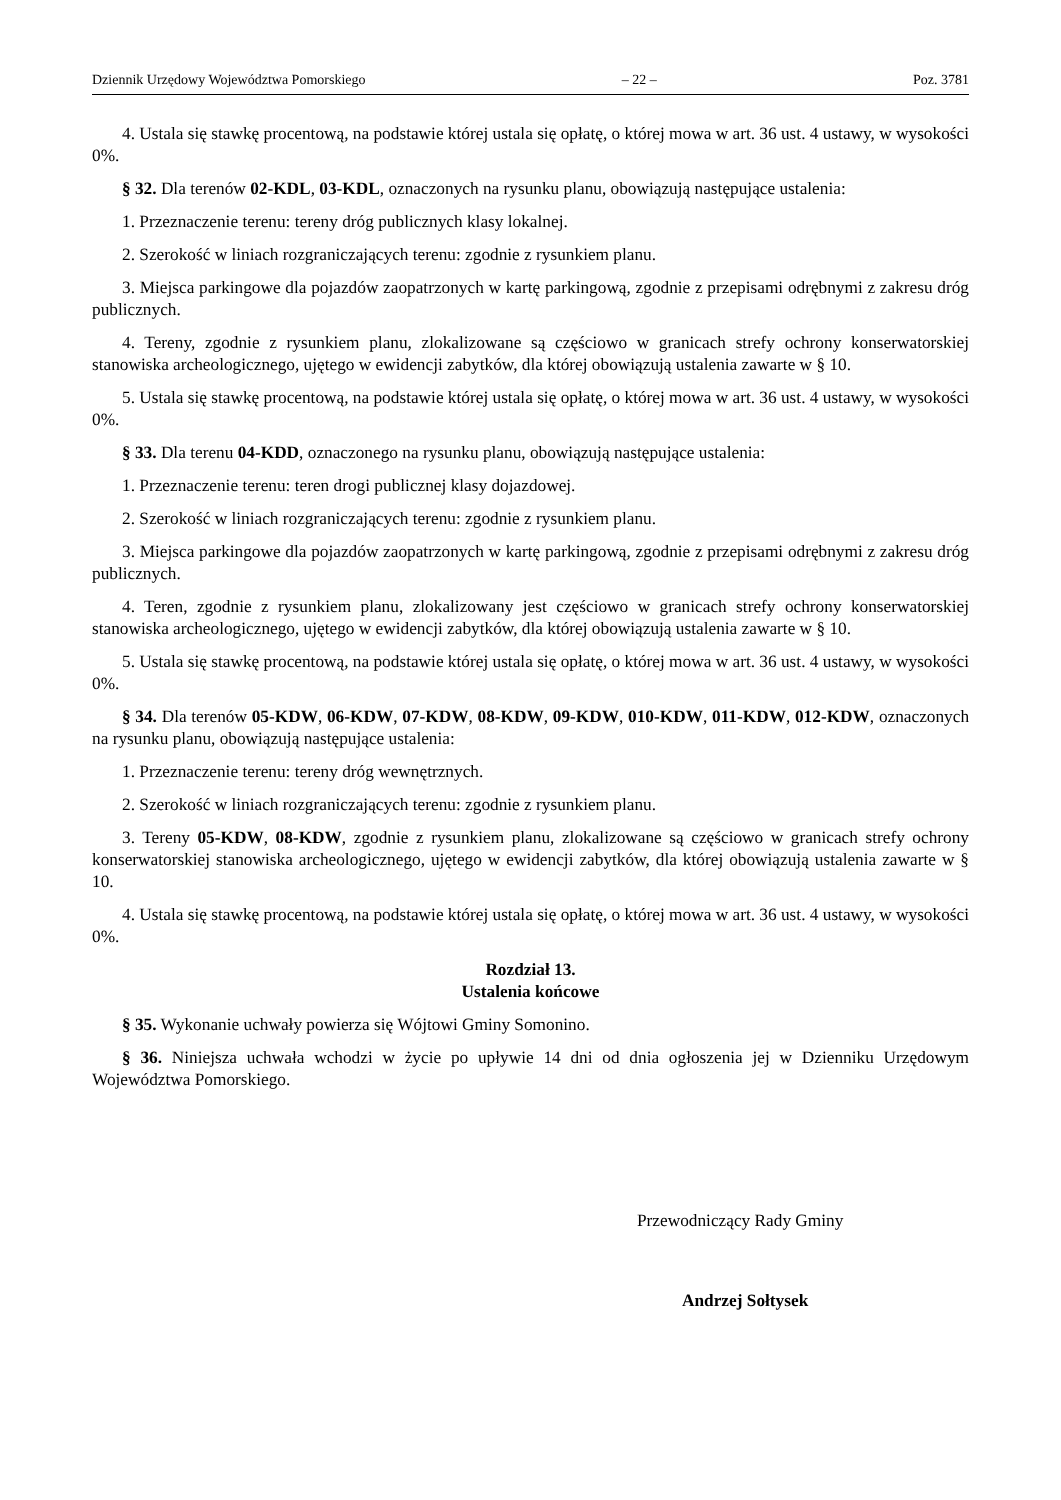Dziennik Urzędowy Województwa Pomorskiego – 22 – Poz. 3781
4. Ustala się stawkę procentową, na podstawie której ustala się opłatę, o której mowa w art. 36 ust. 4 ustawy, w wysokości 0%.
§ 32. Dla terenów 02-KDL, 03-KDL, oznaczonych na rysunku planu, obowiązują następujące ustalenia:
1. Przeznaczenie terenu: tereny dróg publicznych klasy lokalnej.
2. Szerokość w liniach rozgraniczających terenu: zgodnie z rysunkiem planu.
3. Miejsca parkingowe dla pojazdów zaopatrzonych w kartę parkingową, zgodnie z przepisami odrębnymi z zakresu dróg publicznych.
4. Tereny, zgodnie z rysunkiem planu, zlokalizowane są częściowo w granicach strefy ochrony konserwatorskiej stanowiska archeologicznego, ujętego w ewidencji zabytków, dla której obowiązują ustalenia zawarte w § 10.
5. Ustala się stawkę procentową, na podstawie której ustala się opłatę, o której mowa w art. 36 ust. 4 ustawy, w wysokości 0%.
§ 33. Dla terenu 04-KDD, oznaczonego na rysunku planu, obowiązują następujące ustalenia:
1. Przeznaczenie terenu: teren drogi publicznej klasy dojazdowej.
2. Szerokość w liniach rozgraniczających terenu: zgodnie z rysunkiem planu.
3. Miejsca parkingowe dla pojazdów zaopatrzonych w kartę parkingową, zgodnie z przepisami odrębnymi z zakresu dróg publicznych.
4. Teren, zgodnie z rysunkiem planu, zlokalizowany jest częściowo w granicach strefy ochrony konserwatorskiej stanowiska archeologicznego, ujętego w ewidencji zabytków, dla której obowiązują ustalenia zawarte w § 10.
5. Ustala się stawkę procentową, na podstawie której ustala się opłatę, o której mowa w art. 36 ust. 4 ustawy, w wysokości 0%.
§ 34. Dla terenów 05-KDW, 06-KDW, 07-KDW, 08-KDW, 09-KDW, 010-KDW, 011-KDW, 012-KDW, oznaczonych na rysunku planu, obowiązują następujące ustalenia:
1. Przeznaczenie terenu: tereny dróg wewnętrznych.
2. Szerokość w liniach rozgraniczających terenu: zgodnie z rysunkiem planu.
3. Tereny 05-KDW, 08-KDW, zgodnie z rysunkiem planu, zlokalizowane są częściowo w granicach strefy ochrony konserwatorskiej stanowiska archeologicznego, ujętego w ewidencji zabytków, dla której obowiązują ustalenia zawarte w § 10.
4. Ustala się stawkę procentową, na podstawie której ustala się opłatę, o której mowa w art. 36 ust. 4 ustawy, w wysokości 0%.
Rozdział 13.
Ustalenia końcowe
§ 35. Wykonanie uchwały powierza się Wójtowi Gminy Somonino.
§ 36. Niniejsza uchwała wchodzi w życie po upływie 14 dni od dnia ogłoszenia jej w Dzienniku Urzędowym Województwa Pomorskiego.
Przewodniczący Rady Gminy
Andrzej Sołtysek